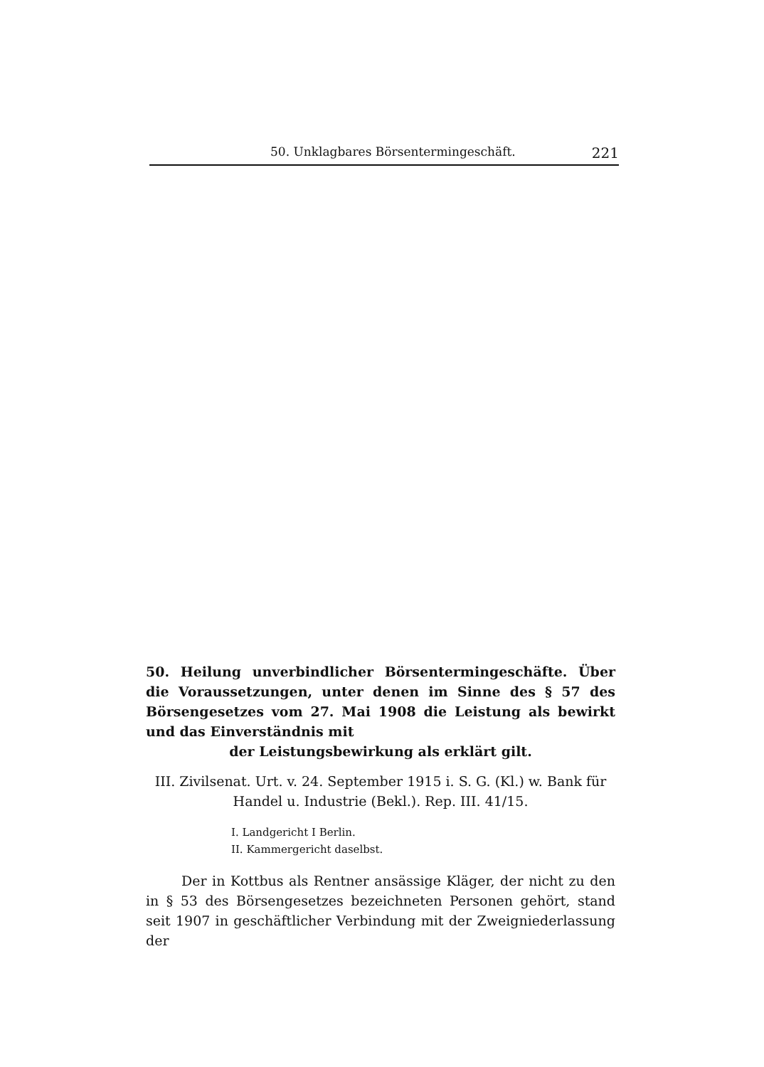50. Unklagbares Börsentermingeschäft. 221
50. Heilung unverbindlicher Börsentermingeschäfte. Über die Voraussetzungen, unter denen im Sinne des § 57 des Börsengesetzes vom 27. Mai 1908 die Leistung als bewirkt und das Einverständnis mit
der Leistungsbewirkung als erklärt gilt.
III. Zivilsenat. Urt. v. 24. September 1915 i. S. G. (Kl.) w. Bank für Handel u. Industrie (Bekl.). Rep. III. 41/15.
I. Landgericht I Berlin.
II. Kammergericht daselbst.
Der in Kottbus als Rentner ansässige Kläger, der nicht zu den in § 53 des Börsengesetzes bezeichneten Personen gehört, stand seit 1907 in geschäftlicher Verbindung mit der Zweigniederlassung der